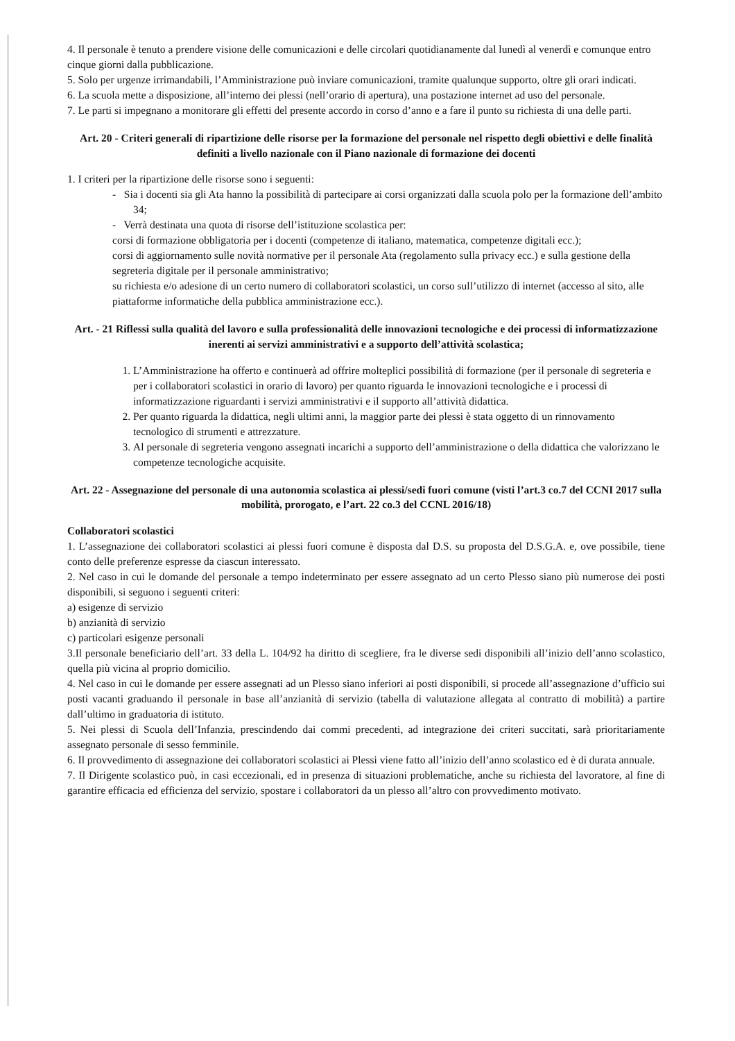4. Il personale è tenuto a prendere visione delle comunicazioni e delle circolari quotidianamente dal lunedì al venerdì e comunque entro cinque giorni dalla pubblicazione.
5. Solo per urgenze irrimandabili, l’Amministrazione può inviare comunicazioni, tramite qualunque supporto, oltre gli orari indicati.
6. La scuola mette a disposizione, all’interno dei plessi (nell’orario di apertura), una postazione internet ad uso del personale.
7. Le parti si impegnano a monitorare gli effetti del presente accordo in corso d’anno e a fare il punto su richiesta di una delle parti.
Art. 20 - Criteri generali di ripartizione delle risorse per la formazione del personale nel rispetto degli obiettivi e delle finalità definiti a livello nazionale con il Piano nazionale di formazione dei docenti
1. I criteri per la ripartizione delle risorse sono i seguenti:
- Sia i docenti sia gli Ata hanno la possibilità di partecipare ai corsi organizzati dalla scuola polo per la formazione dell’ambito 34;
- Verrà destinata una quota di risorse dell’istituzione scolastica per:
corsi di formazione obbligatoria per i docenti (competenze di italiano, matematica, competenze digitali ecc.);
corsi di aggiornamento sulle novità normative per il personale Ata (regolamento sulla privacy ecc.) e sulla gestione della segreteria digitale per il personale amministrativo;
su richiesta e/o adesione di un certo numero di collaboratori scolastici, un corso sull’utilizzo di internet (accesso al sito, alle piattaforme informatiche della pubblica amministrazione ecc.).
Art. - 21 Riflessi sulla qualità del lavoro e sulla professionalità delle innovazioni tecnologiche e dei processi di informatizzazione inerenti ai servizi amministrativi e a supporto dell’attività scolastica;
1. L’Amministrazione ha offerto e continuerà ad offrire molteplici possibilità di formazione (per il personale di segreteria e per i collaboratori scolastici in orario di lavoro) per quanto riguarda le innovazioni tecnologiche e i processi di informatizzazione riguardanti i servizi amministrativi e il supporto all’attività didattica.
2. Per quanto riguarda la didattica, negli ultimi anni, la maggior parte dei plessi è stata oggetto di un rinnovamento tecnologico di strumenti e attrezzature.
3. Al personale di segreteria vengono assegnati incarichi a supporto dell’amministrazione o della didattica che valorizzano le competenze tecnologiche acquisite.
Art. 22 - Assegnazione del personale di una autonomia scolastica ai plessi/sedi fuori comune (visti l’art.3 co.7 del CCNI 2017 sulla mobilità, prorogato, e l’art. 22 co.3 del CCNL 2016/18)
Collaboratori scolastici
1. L’assegnazione dei collaboratori scolastici ai plessi fuori comune è disposta dal D.S. su proposta del D.S.G.A. e, ove possibile, tiene conto delle preferenze espresse da ciascun interessato.
2. Nel caso in cui le domande del personale a tempo indeterminato per essere assegnato ad un certo Plesso siano più numerose dei posti disponibili, si seguono i seguenti criteri:
a) esigenze di servizio
b) anzianità di servizio
c) particolari esigenze personali
3.Il personale beneficiario dell’art. 33 della L. 104/92 ha diritto di scegliere, fra le diverse sedi disponibili all’inizio dell’anno scolastico, quella più vicina al proprio domicilio.
4. Nel caso in cui le domande per essere assegnati ad un Plesso siano inferiori ai posti disponibili, si procede all’assegnazione d’ufficio sui posti vacanti graduando il personale in base all’anzianità di servizio (tabella di valutazione allegata al contratto di mobilità) a partire dall’ultimo in graduatoria di istituto.
5. Nei plessi di Scuola dell’Infanzia, prescindendo dai commi precedenti, ad integrazione dei criteri succitati, sarà prioritariamente assegnato personale di sesso femminile.
6. Il provvedimento di assegnazione dei collaboratori scolastici ai Plessi viene fatto all’inizio dell’anno scolastico ed è di durata annuale.
7. Il Dirigente scolastico può, in casi eccezionali, ed in presenza di situazioni problematiche, anche su richiesta del lavoratore, al fine di garantire efficacia ed efficienza del servizio, spostare i collaboratori da un plesso all’altro con provvedimento motivato.